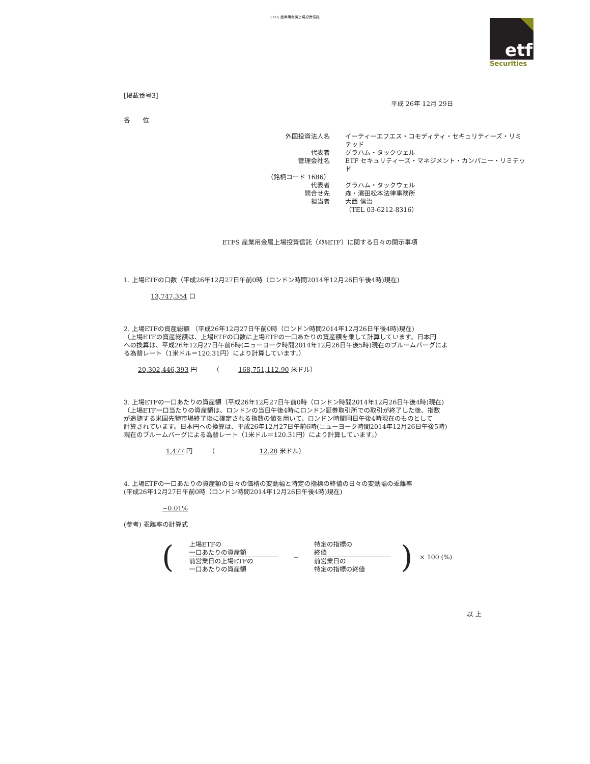ETFS 産業用金属上場投資信託
etf
Securities
[掲載番号3]
平成 26年 12月 29日
各　　位
外国投資法人名
イーティーエフエス・コモディティ・セキュリティーズ・リミテッド
代表者
グラハム・タックウェル
管理会社名
ETF セキュリティーズ・マネジメント・カンパニー・リミテッド
（銘柄コード 1686）
代表者
グラハム・タックウェル
問合せ先
森・濱田松本法律事務所
担当者
大西 信治
（TEL 03-6212-8316）
ETFS 産業用金属上場投資信託（ﾒﾀﾙETF）に関する日々の開示事項
1. 上場ETFの口数（平成26年12月27日午前0時（ロンドン時間2014年12月26日午後4時)現在)
13,747,354 口
2. 上場ETFの資産総額 （平成26年12月27日午前0時（ロンドン時間2014年12月26日午後4時)現在)
（上場ETFの資産総額は、上場ETFの口数に上場ETFの一口あたりの資産額を乗して計算しています。日本円
への換算は、平成26年12月27日午前6時(ニューヨーク時間2014年12月26日午後5時)現在のブルームバーグによ
る為替レート（1米ドル＝120.31円）により計算しています。）
20,302,446,393 円　　　（　　　168,751,112.90 米ドル）
3. 上場ETFの一口あたりの資産額（平成26年12月27日午前0時（ロンドン時間2014年12月26日午後4時)現在)
（上場ETF一口当たりの資産額は、ロンドンの当日午後4時にロンドン証券取引所での取引が終了した後、指数
が追随する米国先物市場終了後に確定される指数の値を用いて、ロンドン時間同日午後4時現在のものとして
計算されています。日本円への換算は、平成26年12月27日午前6時(ニューヨーク時間2014年12月26日午後5時)
現在のブルームバーグによる為替レート（1米ドル＝120.31円）により計算しています。）
1,477 円　　　（　　　　　　　12.28 米ドル）
4. 上場ETFの一口あたりの資産額の日々の価格の変動幅と特定の指標の終値の日々の変動幅の乖離率
(平成26年12月27日午前0時（ロンドン時間2014年12月26日午後4時)現在)
−0.01%
(参考) 乖離率の計算式
(
上場ETFの
一口あたりの資産額
前営業日の上場ETFの
一口あたりの資産額
−
特定の指標の
終値
前営業日の
特定の指標の終値
) × 100 (%)
以 上